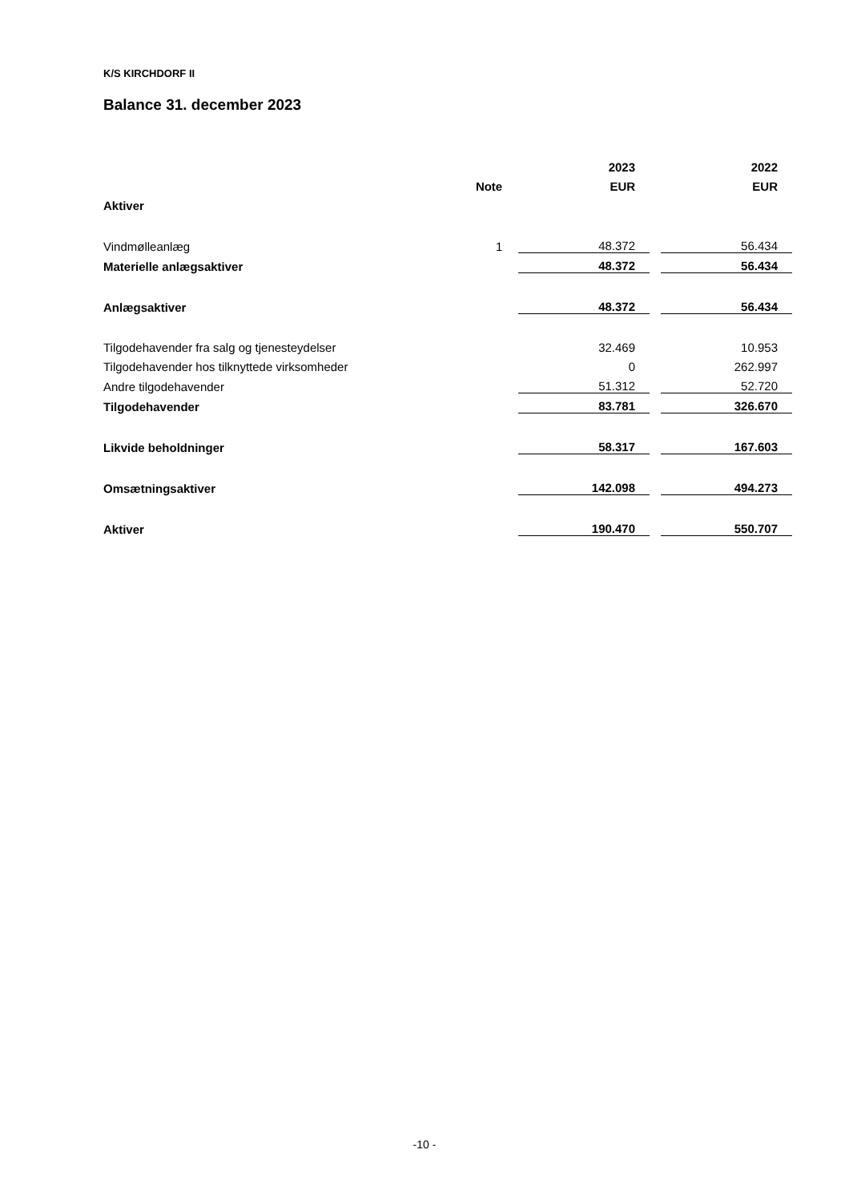K/S KIRCHDORF II
Balance 31. december 2023
| | | 2023 | | 2022 |
| | Note | EUR | | EUR |
| Aktiver | | | | |
| Vindmølleanlæg | 1 | 48.372 | | 56.434 |
| Materielle anlægsaktiver | | 48.372 | | 56.434 |
| Anlægsaktiver | | 48.372 | | 56.434 |
| Tilgodehavender fra salg og tjenesteydelser | | 32.469 | | 10.953 |
| Tilgodehavender hos tilknyttede virksomheder | | 0 | | 262.997 |
| Andre tilgodehavender | | 51.312 | | 52.720 |
| Tilgodehavender | | 83.781 | | 326.670 |
| Likvide beholdninger | | 58.317 | | 167.603 |
| Omsætningsaktiver | | 142.098 | | 494.273 |
| Aktiver | | 190.470 | | 550.707 |
-10 -